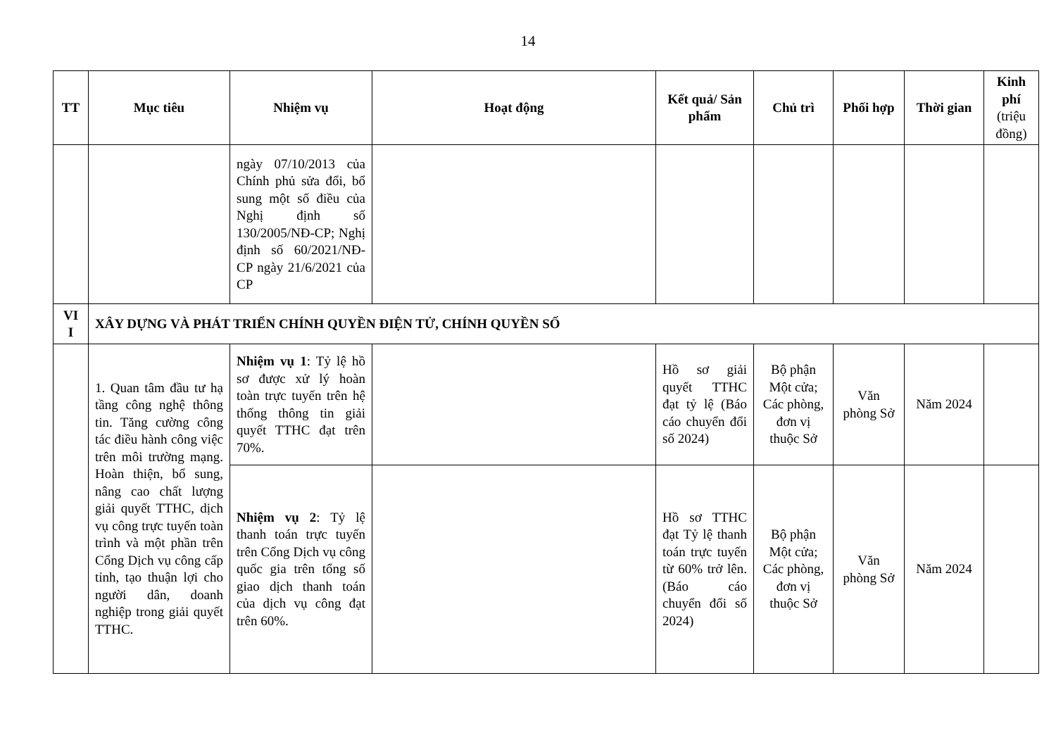14
| TT | Mục tiêu | Nhiệm vụ | Hoạt động | Kết quả/ Sản phẩm | Chủ trì | Phối hợp | Thời gian | Kinh phí (triệu đồng) |
| --- | --- | --- | --- | --- | --- | --- | --- | --- |
| | | ngày 07/10/2013 của Chính phủ sửa đổi, bổ sung một số điều của Nghị định số 130/2005/NĐ-CP; Nghị định số 60/2021/NĐ-CP ngày 21/6/2021 của CP | | | | | | |
| VI I | XÂY DỰNG VÀ PHÁT TRIỂN CHÍNH QUYỀN ĐIỆN TỬ, CHÍNH QUYỀN SỐ | | | | | | | |
| | 1. Quan tâm đầu tư hạ tầng công nghệ thông tin. Tăng cường công tác điều hành công việc trên môi trường mạng. Hoàn thiện, bổ sung, nâng cao chất lượng giải quyết TTHC, dịch vụ công trực tuyến toàn trình và một phần trên Cổng Dịch vụ công cấp tỉnh, tạo thuận lợi cho người dân, doanh nghiệp trong giải quyết TTHC. | Nhiệm vụ 1 : Tỷ lệ hồ sơ được xử lý hoàn toàn trực tuyến trên hệ thống thông tin giải quyết TTHC đạt trên 70%. | | Hồ sơ giải quyết TTHC đạt tỷ lệ (Báo cáo chuyển đổi số 2024) | Bộ phận Một cửa; Các phòng, đơn vị thuộc Sở | Văn phòng Sở | Năm 2024 | |
| | | Nhiệm vụ 2 : Tỷ lệ thanh toán trực tuyến trên Cổng Dịch vụ công quốc gia trên tổng số giao dịch thanh toán của dịch vụ công đạt trên 60%. | | Hồ sơ TTHC đạt Tỷ lệ thanh toán trực tuyến từ 60% trở lên. (Báo cáo chuyển đổi số 2024) | Bộ phận Một cửa; Các phòng, đơn vị thuộc Sở | Văn phòng Sở | Năm 2024 | |